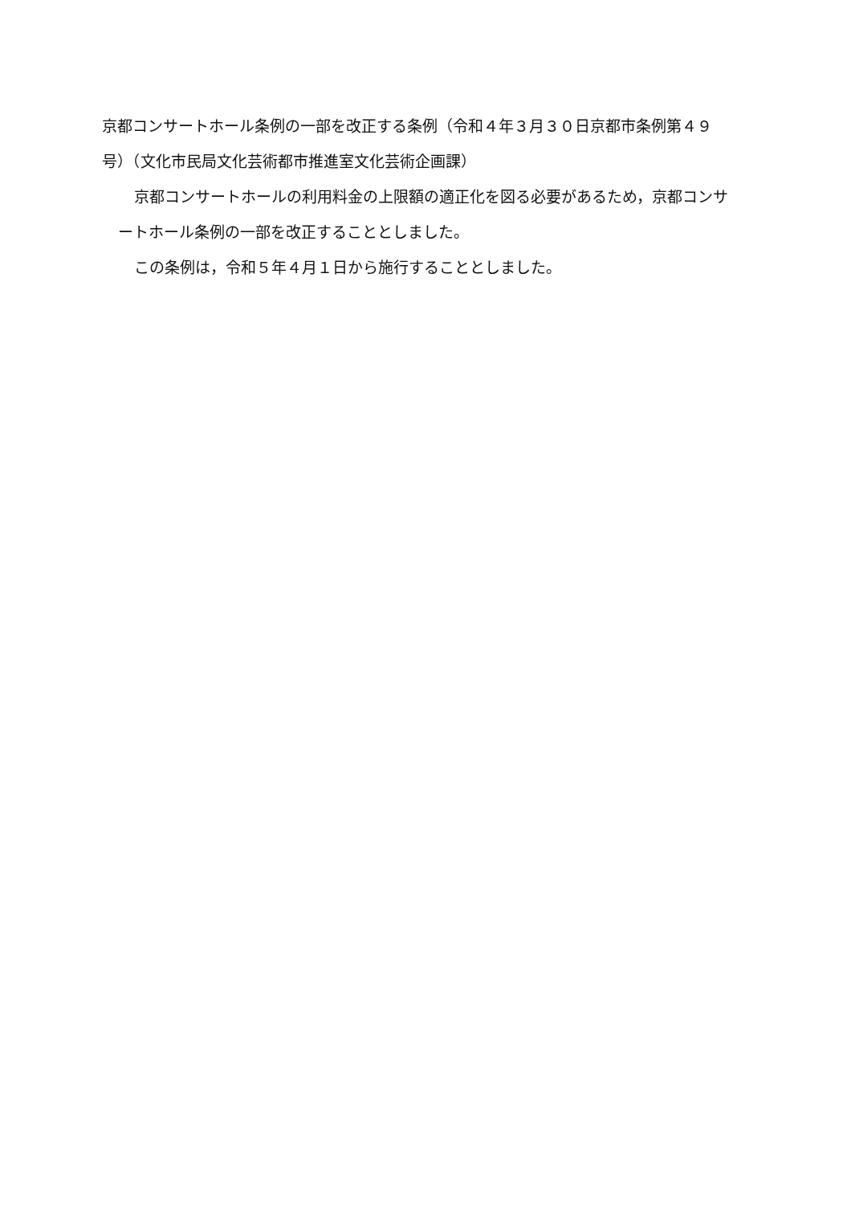京都コンサートホール条例の一部を改正する条例（令和４年３月３０日京都市条例第４９号）（文化市民局文化芸術都市推進室文化芸術企画課）
京都コンサートホールの利用料金の上限額の適正化を図る必要があるため，京都コンサートホール条例の一部を改正することとしました。
この条例は，令和５年４月１日から施行することとしました。